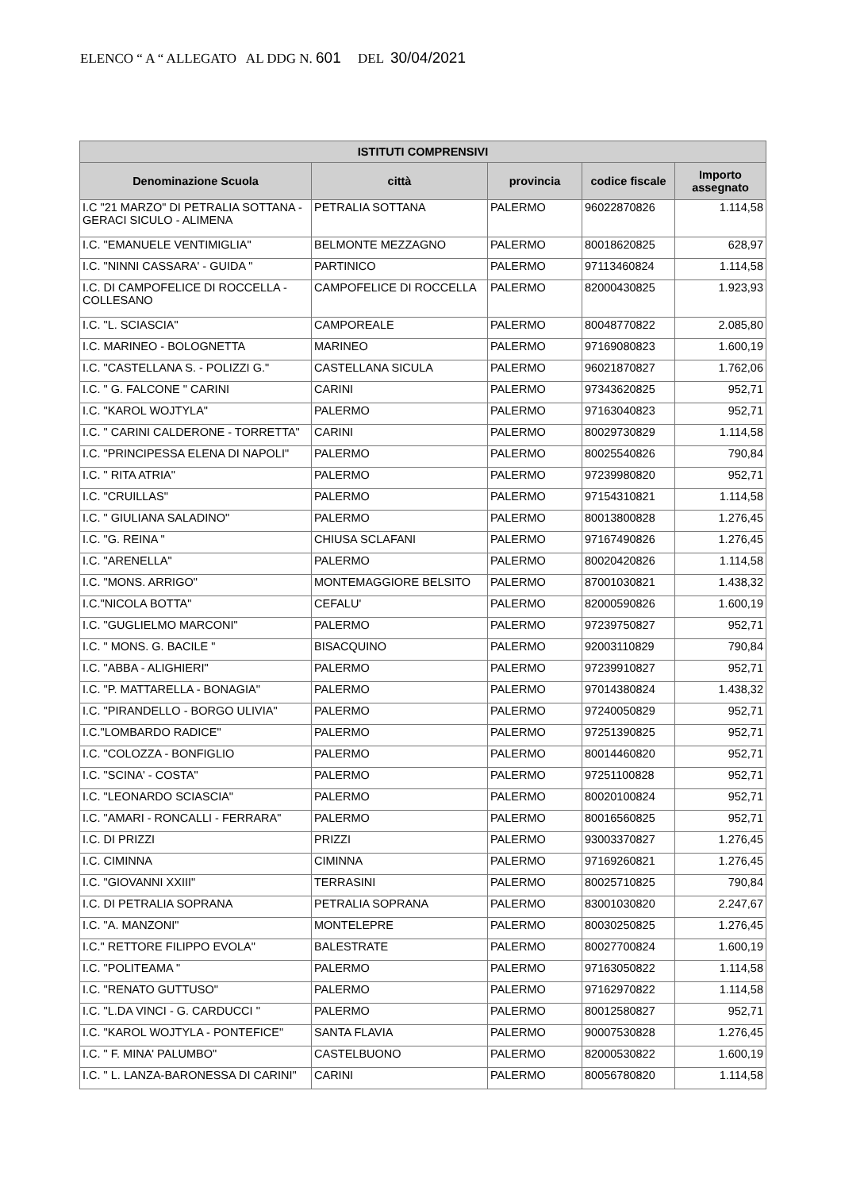ELENCO “ A “ ALLEGATO AL DDG N. 601 DEL 30/04/2021
| ISTITUTI COMPRENSIVI | | | | |
| --- | --- | --- | --- | --- |
| Denominazione Scuola | città | provincia | codice fiscale | Importo assegnato |
| I.C "21 MARZO" DI PETRALIA SOTTANA - GERACI SICULO - ALIMENA | PETRALIA SOTTANA | PALERMO | 96022870826 | 1.114,58 |
| I.C. "EMANUELE VENTIMIGLIA" | BELMONTE MEZZAGNO | PALERMO | 80018620825 | 628,97 |
| I.C. "NINNI CASSARA' - GUIDA " | PARTINICO | PALERMO | 97113460824 | 1.114,58 |
| I.C. DI CAMPOFELICE DI ROCCELLA - COLLESANO | CAMPOFELICE DI ROCCELLA | PALERMO | 82000430825 | 1.923,93 |
| I.C. "L. SCIASCIA" | CAMPOREALE | PALERMO | 80048770822 | 2.085,80 |
| I.C. MARINEO - BOLOGNETTA | MARINEO | PALERMO | 97169080823 | 1.600,19 |
| I.C. "CASTELLANA S. - POLIZZI G." | CASTELLANA SICULA | PALERMO | 96021870827 | 1.762,06 |
| I.C. " G. FALCONE " CARINI | CARINI | PALERMO | 97343620825 | 952,71 |
| I.C. "KAROL WOJTYLA" | PALERMO | PALERMO | 97163040823 | 952,71 |
| I.C. " CARINI CALDERONE - TORRETTA" | CARINI | PALERMO | 80029730829 | 1.114,58 |
| I.C. "PRINCIPESSA ELENA DI NAPOLI" | PALERMO | PALERMO | 80025540826 | 790,84 |
| I.C. " RITA ATRIA" | PALERMO | PALERMO | 97239980820 | 952,71 |
| I.C. "CRUILLAS" | PALERMO | PALERMO | 97154310821 | 1.114,58 |
| I.C. " GIULIANA SALADINO" | PALERMO | PALERMO | 80013800828 | 1.276,45 |
| I.C. "G. REINA " | CHIUSA SCLAFANI | PALERMO | 97167490826 | 1.276,45 |
| I.C. "ARENELLA" | PALERMO | PALERMO | 80020420826 | 1.114,58 |
| I.C. "MONS. ARRIGO" | MONTEMAGGIORE BELSITO | PALERMO | 87001030821 | 1.438,32 |
| I.C."NICOLA BOTTA" | CEFALU' | PALERMO | 82000590826 | 1.600,19 |
| I.C. "GUGLIELMO MARCONI" | PALERMO | PALERMO | 97239750827 | 952,71 |
| I.C. " MONS. G. BACILE " | BISACQUINO | PALERMO | 92003110829 | 790,84 |
| I.C. "ABBA - ALIGHIERI" | PALERMO | PALERMO | 97239910827 | 952,71 |
| I.C. "P. MATTARELLA - BONAGIA" | PALERMO | PALERMO | 97014380824 | 1.438,32 |
| I.C. "PIRANDELLO - BORGO ULIVIA" | PALERMO | PALERMO | 97240050829 | 952,71 |
| I.C."LOMBARDO RADICE" | PALERMO | PALERMO | 97251390825 | 952,71 |
| I.C. "COLOZZA - BONFIGLIO | PALERMO | PALERMO | 80014460820 | 952,71 |
| I.C. "SCINA' - COSTA" | PALERMO | PALERMO | 97251100828 | 952,71 |
| I.C. "LEONARDO SCIASCIA" | PALERMO | PALERMO | 80020100824 | 952,71 |
| I.C. "AMARI - RONCALLI - FERRARA" | PALERMO | PALERMO | 80016560825 | 952,71 |
| I.C. DI PRIZZI | PRIZZI | PALERMO | 93003370827 | 1.276,45 |
| I.C. CIMINNA | CIMINNA | PALERMO | 97169260821 | 1.276,45 |
| I.C. "GIOVANNI XXIII" | TERRASINI | PALERMO | 80025710825 | 790,84 |
| I.C. DI PETRALIA SOPRANA | PETRALIA SOPRANA | PALERMO | 83001030820 | 2.247,67 |
| I.C. "A. MANZONI" | MONTELEPRE | PALERMO | 80030250825 | 1.276,45 |
| I.C." RETTORE FILIPPO EVOLA" | BALESTRATE | PALERMO | 80027700824 | 1.600,19 |
| I.C. "POLITEAMA " | PALERMO | PALERMO | 97163050822 | 1.114,58 |
| I.C. "RENATO GUTTUSO" | PALERMO | PALERMO | 97162970822 | 1.114,58 |
| I.C. "L.DA VINCI - G. CARDUCCI " | PALERMO | PALERMO | 80012580827 | 952,71 |
| I.C. "KAROL WOJTYLA - PONTEFICE" | SANTA FLAVIA | PALERMO | 90007530828 | 1.276,45 |
| I.C. " F. MINA' PALUMBO" | CASTELBUONO | PALERMO | 82000530822 | 1.600,19 |
| I.C. " L. LANZA-BARONESSA DI CARINI" | CARINI | PALERMO | 80056780820 | 1.114,58 |